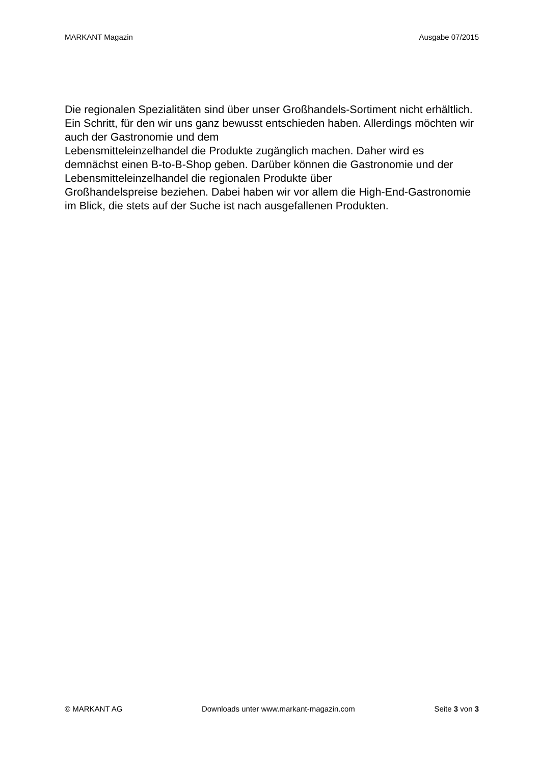MARKANT Magazin Ausgabe 07/2015
Die regionalen Spezialitäten sind über unser Großhandels-Sortiment nicht erhältlich. Ein Schritt, für den wir uns ganz bewusst entschieden haben. Allerdings möchten wir auch der Gastronomie und dem
Lebensmitteleinzelhandel die Produkte zugänglich machen. Daher wird es demnächst einen B-to-B-Shop geben. Darüber können die Gastronomie und der Lebensmitteleinzelhandel die regionalen Produkte über
Großhandelspreise beziehen. Dabei haben wir vor allem die High-End-Gastronomie im Blick, die stets auf der Suche ist nach ausgefallenen Produkten.
© MARKANT AG Downloads unter www.markant-magazin.com Seite 3 von 3